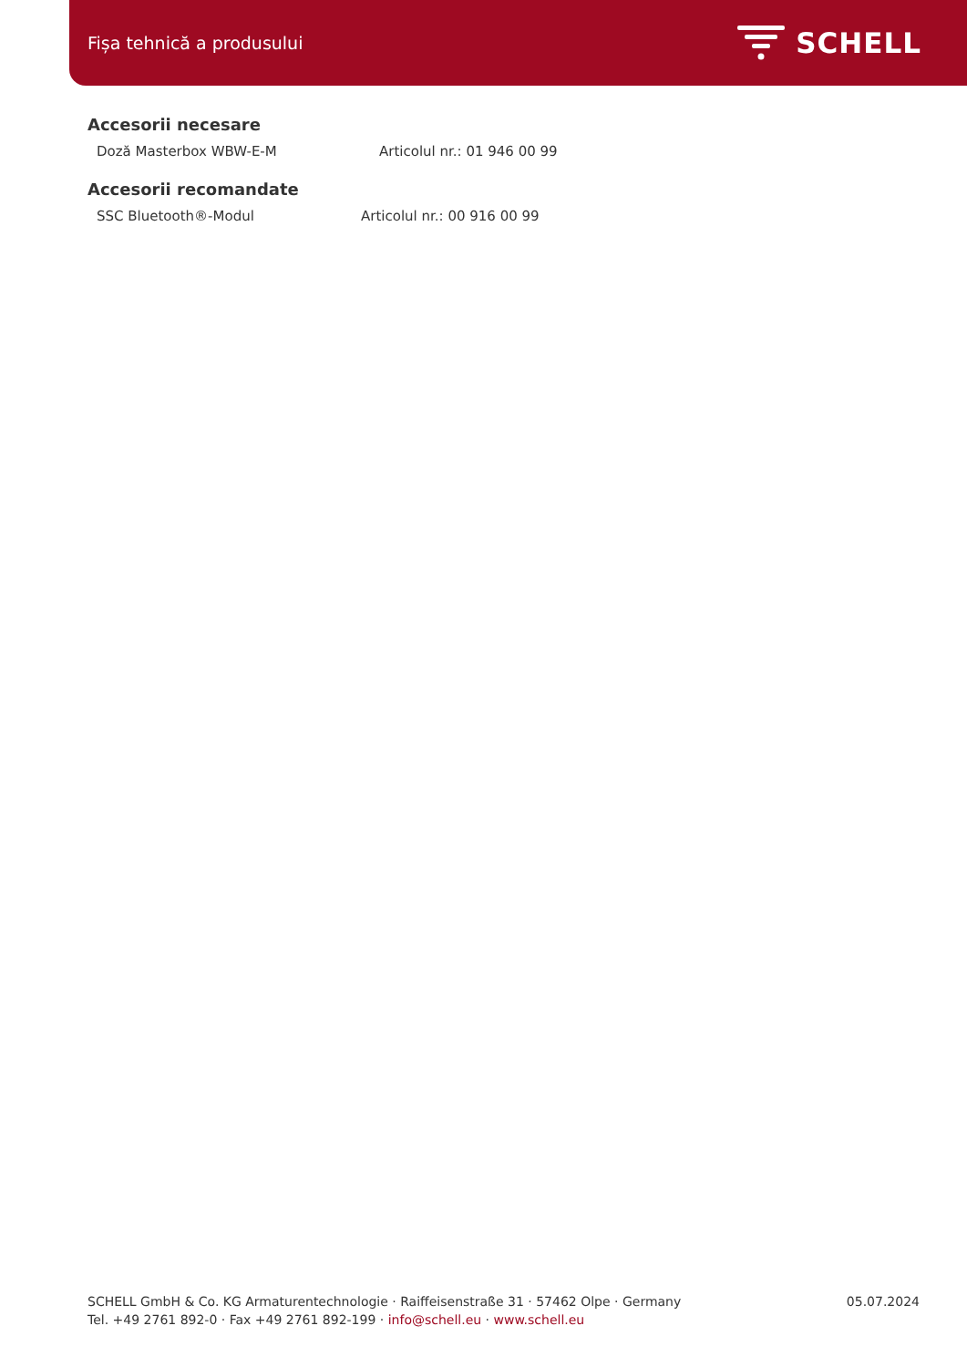Fișa tehnică a produsului
SCHELL
Accesorii necesare
Doză Masterbox WBW-E-M Articolul nr.: 01 946 00 99
Accesorii recomandate
SSC Bluetooth®-Modul Articolul nr.: 00 916 00 99
SCHELL GmbH & Co. KG Armaturentechnologie · Raiffeisenstraße 31 · 57462 Olpe · Germany
Tel. +49 2761 892-0 · Fax +49 2761 892-199 · info@schell.eu · www.schell.eu
05.07.2024